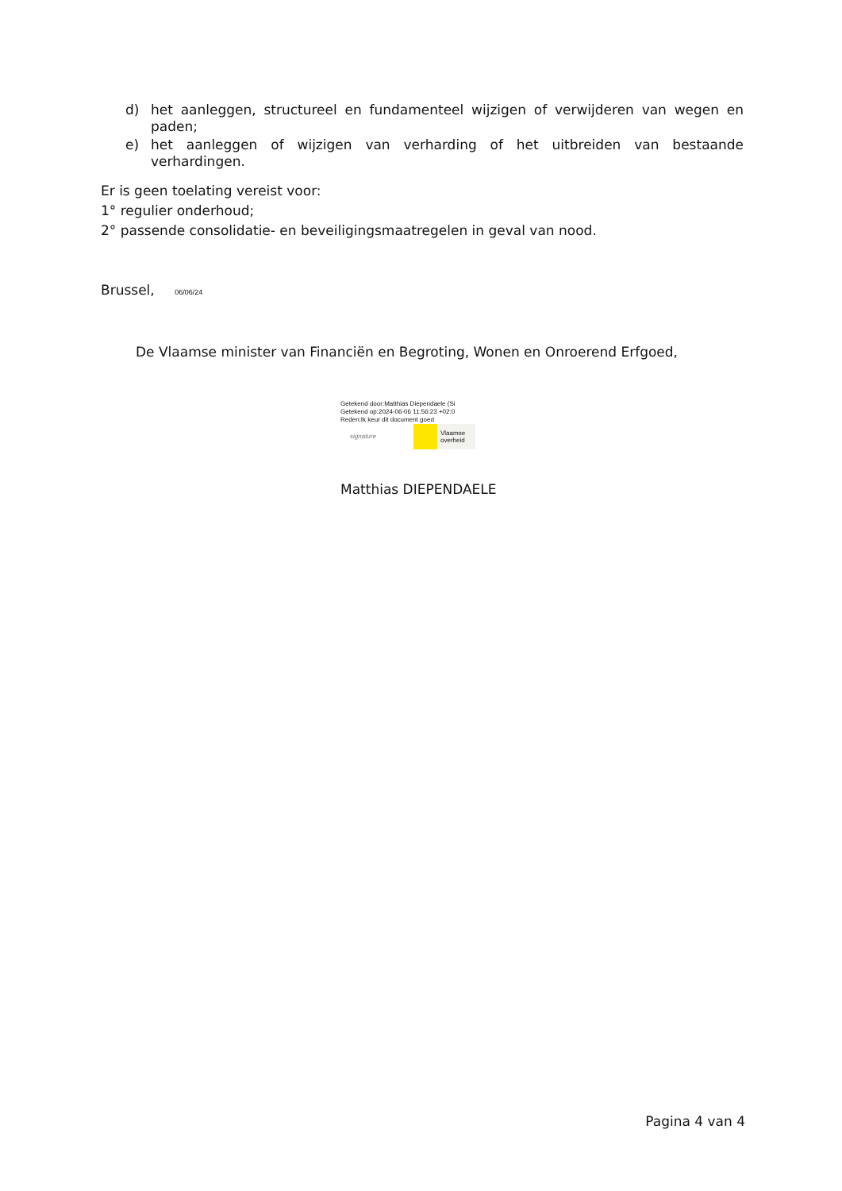d) het aanleggen, structureel en fundamenteel wijzigen of verwijderen van wegen en paden;
e) het aanleggen of wijzigen van verharding of het uitbreiden van bestaande verhardingen.
Er is geen toelating vereist voor:
1° regulier onderhoud;
2° passende consolidatie- en beveiligingsmaatregelen in geval van nood.
Brussel, 06/06/24
De Vlaamse minister van Financiën en Begroting, Wonen en Onroerend Erfgoed,
Getekend door:Matthias Diependaele (Si
Getekend op:2024-06-06 11:56:23 +02:0
Reden:Ik keur dit document goed
signature Vlaamse
overheid
Matthias DIEPENDAELE
Pagina 4 van 4